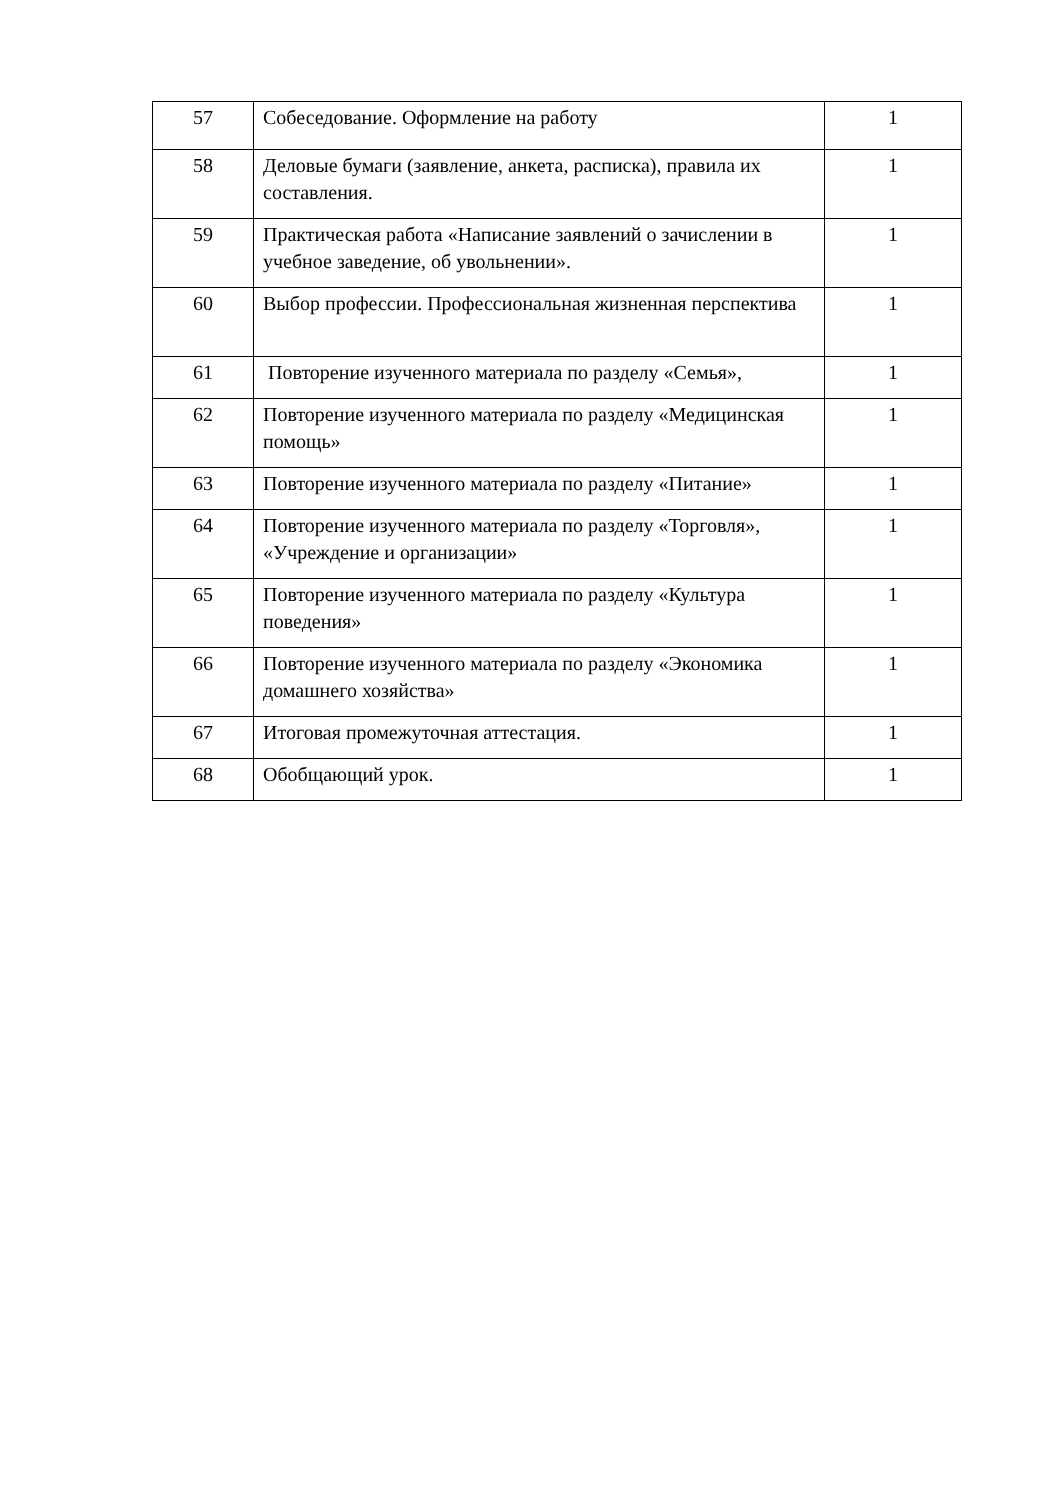| 57 | Собеседование. Оформление на работу | 1 |
| 58 | Деловые бумаги (заявление, анкета, расписка), правила их составления. | 1 |
| 59 | Практическая работа «Написание заявлений о зачислении в учебное заведение, об увольнении». | 1 |
| 60 | Выбор профессии. Профессиональная жизненная перспектива | 1 |
| 61 | Повторение изученного материала по разделу «Семья», | 1 |
| 62 | Повторение изученного материала по разделу «Медицинская помощь» | 1 |
| 63 | Повторение изученного материала по разделу «Питание» | 1 |
| 64 | Повторение изученного материала по разделу «Торговля», «Учреждение и организации» | 1 |
| 65 | Повторение изученного материала по разделу «Культура поведения» | 1 |
| 66 | Повторение изученного материала по разделу «Экономика домашнего хозяйства» | 1 |
| 67 | Итоговая промежуточная аттестация. | 1 |
| 68 | Обобщающий урок. | 1 |